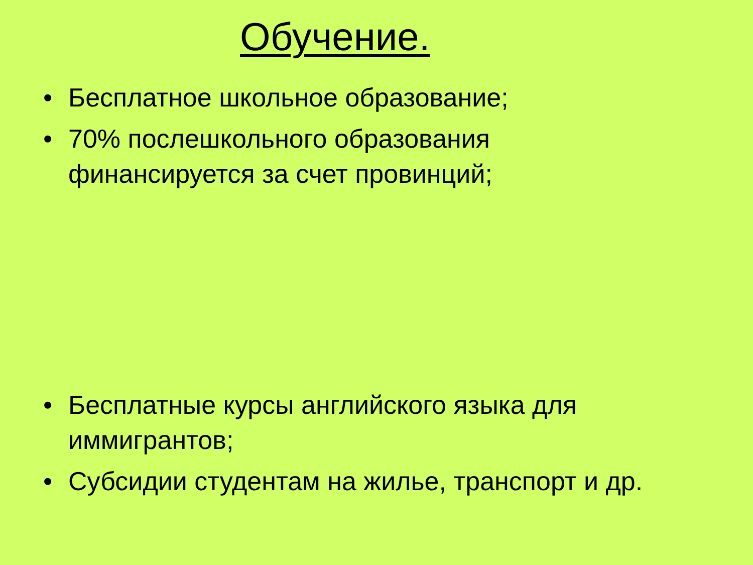Обучение.
• Бесплатное школьное образование;
• 70% послешкольного образования финансируется за счет провинций;
• Бесплатные курсы английского языка для иммигрантов;
• Субсидии студентам на жилье, транспорт и др.